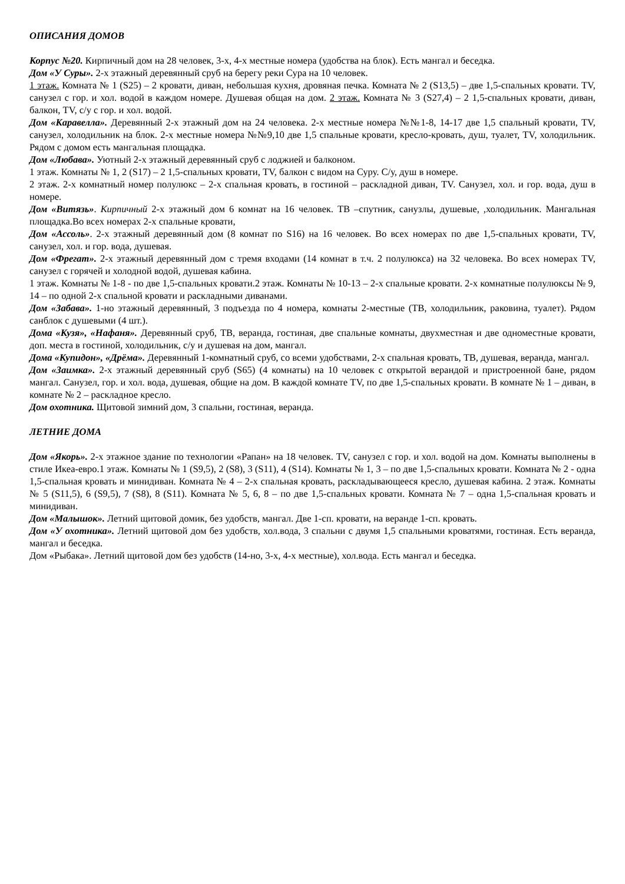ОПИСАНИЯ ДОМОВ
Корпус №20. Кирпичный дом на 28 человек, 3-х, 4-х местные номера (удобства на блок). Есть мангал и беседка.
Дом «У Суры». 2-х этажный деревянный сруб на берегу реки Сура на 10 человек.
1 этаж. Комната № 1 (S25) – 2 кровати, диван, небольшая кухня, дровяная печка. Комната № 2 (S13,5) – две 1,5-спальных кровати. TV, санузел с гор. и хол. водой в каждом номере. Душевая общая на дом. 2 этаж. Комната № 3 (S27,4) – 2 1,5-спальных кровати, диван, балкон, TV, с/у с гор. и хол. водой.
Дом «Каравелла». Деревянный 2-х этажный дом на 24 человека. 2-х местные номера №№1-8, 14-17 две 1,5 спальный кровати, TV, санузел, холодильник на блок. 2-х местные номера №№9,10 две 1,5 спальные кровати, кресло-кровать, душ, туалет, TV, холодильник. Рядом с домом есть мангальная площадка.
Дом «Любава». Уютный 2-х этажный деревянный сруб с лоджией и балконом.
1 этаж. Комнаты № 1, 2 (S17) – 2 1,5-спальных кровати, TV, балкон с видом на Суру. С/у, душ в номере.
2 этаж. 2-х комнатный номер полулюкс – 2-х спальная кровать, в гостиной – раскладной диван, TV. Санузел, хол. и гор. вода, душ в номере.
Дом «Витязь». Кирпичный 2-х этажный дом 6 комнат на 16 человек. ТВ –спутник, санузлы, душевые, ,холодильник. Мангальная площадка.Во всех номерах 2-х спальные кровати,
Дом «Ассоль». 2-х этажный деревянный дом (8 комнат по S16) на 16 человек. Во всех номерах по две 1,5-спальных кровати, TV, санузел, хол. и гор. вода, душевая.
Дом «Фрегат». 2-х этажный деревянный дом с тремя входами (14 комнат в т.ч. 2 полулюкса) на 32 человека. Во всех номерах TV, санузел с горячей и холодной водой, душевая кабина.
1 этаж. Комнаты № 1-8 - по две 1,5-спальных кровати.2 этаж. Комнаты № 10-13 – 2-х спальные кровати. 2-х комнатные полулюксы № 9, 14 – по одной 2-х спальной кровати и раскладными диванами.
Дом «Забава». 1-но этажный деревянный, 3 подъезда по 4 номера, комнаты 2-местные (ТВ, холодильник, раковина, туалет). Рядом санблок с душевыми (4 шт.).
Дома «Кузя», «Нафаня». Деревянный сруб, ТВ, веранда, гостиная, две спальные комнаты, двухместная и две одноместные кровати, доп. места в гостиной, холодильник, с/у и душевая на дом, мангал.
Дома «Купидон», «Дрёма». Деревянный 1-комнатный сруб, со всеми удобствами, 2-х спальная кровать, ТВ, душевая, веранда, мангал.
Дом «Заимка». 2-х этажный деревянный сруб (S65) (4 комнаты) на 10 человек с открытой верандой и пристроенной бане, рядом мангал. Санузел, гор. и хол. вода, душевая, общие на дом. В каждой комнате TV, по две 1,5-спальных кровати. В комнате № 1 – диван, в комнате № 2 – раскладное кресло.
Дом охотника. Щитовой зимний дом, 3 спальни, гостиная, веранда.
ЛЕТНИЕ ДОМА
Дом «Якорь». 2-х этажное здание по технологии «Рапан» на 18 человек. TV, санузел с гор. и хол. водой на дом. Комнаты выполнены в стиле Икеа-евро.1 этаж. Комнаты № 1 (S9,5), 2 (S8), 3 (S11), 4 (S14). Комнаты № 1, 3 – по две 1,5-спальных кровати. Комната № 2 - одна 1,5-спальная кровать и минидиван. Комната № 4 – 2-х спальная кровать, раскладывающееся кресло, душевая кабина. 2 этаж. Комнаты № 5 (S11,5), 6 (S9,5), 7 (S8), 8 (S11). Комната № 5, 6, 8 – по две 1,5-спальных кровати. Комната № 7 – одна 1,5-спальная кровать и минидиван.
Дом «Малышок». Летний щитовой домик, без удобств, мангал. Две 1-сп. кровати, на веранде 1-сп. кровать.
Дом «У охотника». Летний щитовой дом без удобств, хол.вода, 3 спальни с двумя 1,5 спальными кроватями, гостиная. Есть веранда, мангал и беседка.
Дом «Рыбака». Летний щитовой дом без удобств (14-но, 3-х, 4-х местные), хол.вода. Есть мангал и беседка.